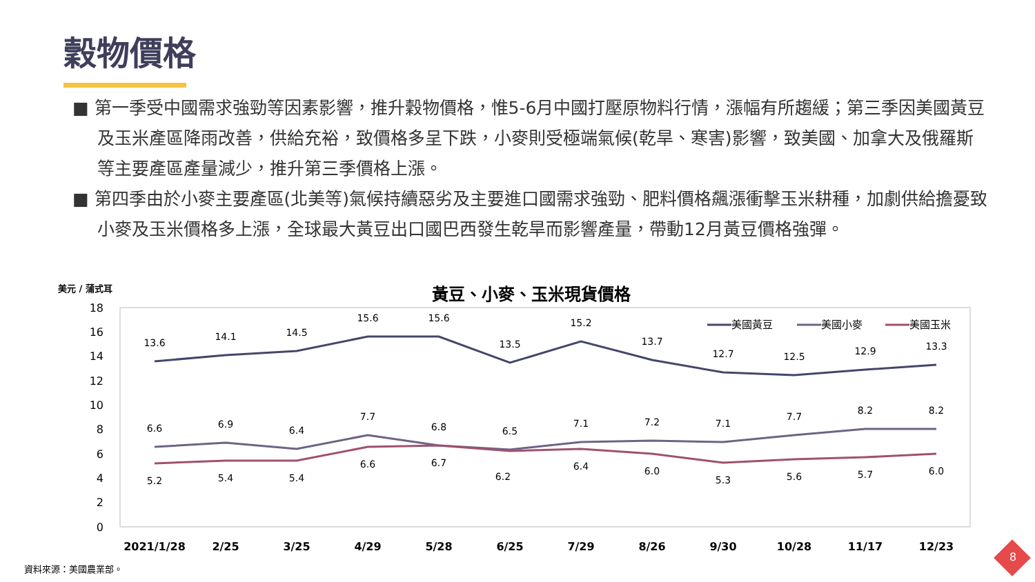穀物價格
■ 第一季受中國需求強勁等因素影響，推升穀物價格，惟5-6月中國打壓原物料行情，漲幅有所趨緩；第三季因美國黃豆及玉米產區降雨改善，供給充裕，致價格多呈下跌，小麥則受極端氣候(乾旱、寒害)影響，致美國、加拿大及俄羅斯等主要產區產量減少，推升第三季價格上漲。
■ 第四季由於小麥主要產區(北美等)氣候持續惡劣及主要進口國需求強勁、肥料價格飆漲衝擊玉米耕種，加劇供給擔憂致小麥及玉米價格多上漲，全球最大黃豆出口國巴西發生乾旱而影響產量，帶動12月黃豆價格強彈。
美元 / 蒲式耳
黃豆、小麥、玉米現貨價格
18
16
14
12
10
8
6
4
2
0
13.6
14.1
14.5
15.6
15.6
13.5
15.2
13.7
12.7
12.5
12.9
13.3
6.6
6.9
6.4
7.7
6.8
6.5
7.1
7.2
7.1
7.7
8.2
8.2
5.2
5.4
5.4
6.6
6.7
6.2
6.4
6.0
5.3
5.6
5.7
6.0
2021/1/28
2/25
3/25
4/29
5/28
6/25
7/29
8/26
9/30
10/28
11/17
12/23
美國黃豆
美國小麥
美國玉米
資料來源：美國農業部。
8